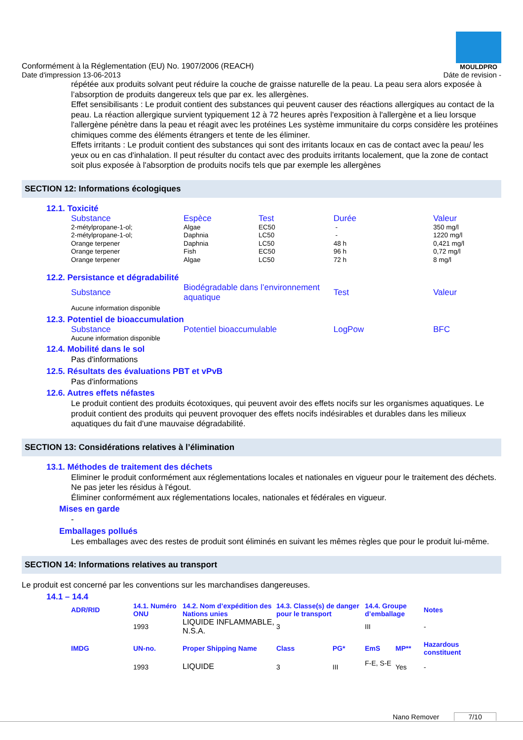Conformément à la Réglementation (EU) No. 1907/2006 (REACH)
MOULDPRO
Date d'impression 13-06-2013 Dáte de revision -
répétée aux produits solvant peut réduire la couche de graisse naturelle de la peau. La peau sera alors exposée à l’absorption de produits dangereux tels que par ex. les allergènes.
Effet sensibilisants : Le produit contient des substances qui peuvent causer des réactions allergiques au contact de la peau. La réaction allergique survient typiquement 12 à 72 heures après l'exposition à l'allergène et a lieu lorsque l'allergène pénètre dans la peau et réagit avec les protéines Les système immunitaire du corps considère les protéines chimiques comme des éléments étrangers et tente de les éliminer.
Effets irritants : Le produit contient des substances qui sont des irritants locaux en cas de contact avec la peau/ les yeux ou en cas d'inhalation. Il peut résulter du contact avec des produits irritants localement, que la zone de contact soit plus exposée à l'absorption de produits nocifs tels que par exemple les allergènes
SECTION 12: Informations écologiques
12.1. Toxicité
| Substance | Espèce | Test | Durée | Valeur |
| --- | --- | --- | --- | --- |
| 2-métylpropane-1-ol; | Algae | EC50 | - | 350 mg/l |
| 2-métylpropane-1-ol; | Daphnia | LC50 | - | 1220 mg/l |
| Orange terpener | Daphnia | LC50 | 48 h | 0,421 mg/l |
| Orange terpener | Fish | EC50 | 96 h | 0,72 mg/l |
| Orange terpener | Algae | LC50 | 72 h | 8 mg/l |
12.2. Persistance et dégradabilité
| Substance | Biodégradable dans l’environnement aquatique | Test | Valeur |
| --- | --- | --- | --- |
| Aucune information disponible | | | |
12.3. Potentiel de bioaccumulation
| Substance | Potentiel bioaccumulable | LogPow | BFC |
| --- | --- | --- | --- |
| Aucune information disponible | | | |
12.4. Mobilité dans le sol
Pas d'informations
12.5. Résultats des évaluations PBT et vPvB
Pas d'informations
12.6. Autres effets néfastes
Le produit contient des produits écotoxiques, qui peuvent avoir des effets nocifs sur les organismes aquatiques. Le produit contient des produits qui peuvent provoquer des effets nocifs indésirables et durables dans les milieux aquatiques du fait d'une mauvaise dégradabilité.
SECTION 13: Considérations relatives à l’élimination
13.1. Méthodes de traitement des déchets
Eliminer le produit conformément aux réglementations locales et nationales en vigueur pour le traitement des déchets.
Ne pas jeter les résidus à l'égout.
Éliminer conformément aux réglementations locales, nationales et fédérales en vigueur.
Mises en garde
-
Emballages pollués
Les emballages avec des restes de produit sont éliminés en suivant les mêmes règles que pour le produit lui-même.
SECTION 14: Informations relatives au transport
Le produit est concerné par les conventions sur les marchandises dangereuses.
14.1 – 14.4
| ADR/RID | 14.1. Numéro ONU | 14.2. Nom d’expédition des Nations unies | 14.3. Classe(s) de danger pour le transport | | 14.4. Groupe d’emballage | | Notes |
| --- | --- | --- | --- | --- | --- | --- | --- |
| | 1993 | LIQUIDE INFLAMMABLE, N.S.A. | 3 | | III | | - |
| IMDG | UN-no. | Proper Shipping Name | Class | PG* | EmS | MP** | Hazardous constituent |
| | 1993 | LIQUIDE | 3 | III | F-E, S-E | Yes | - |
Nano Remover 7/10